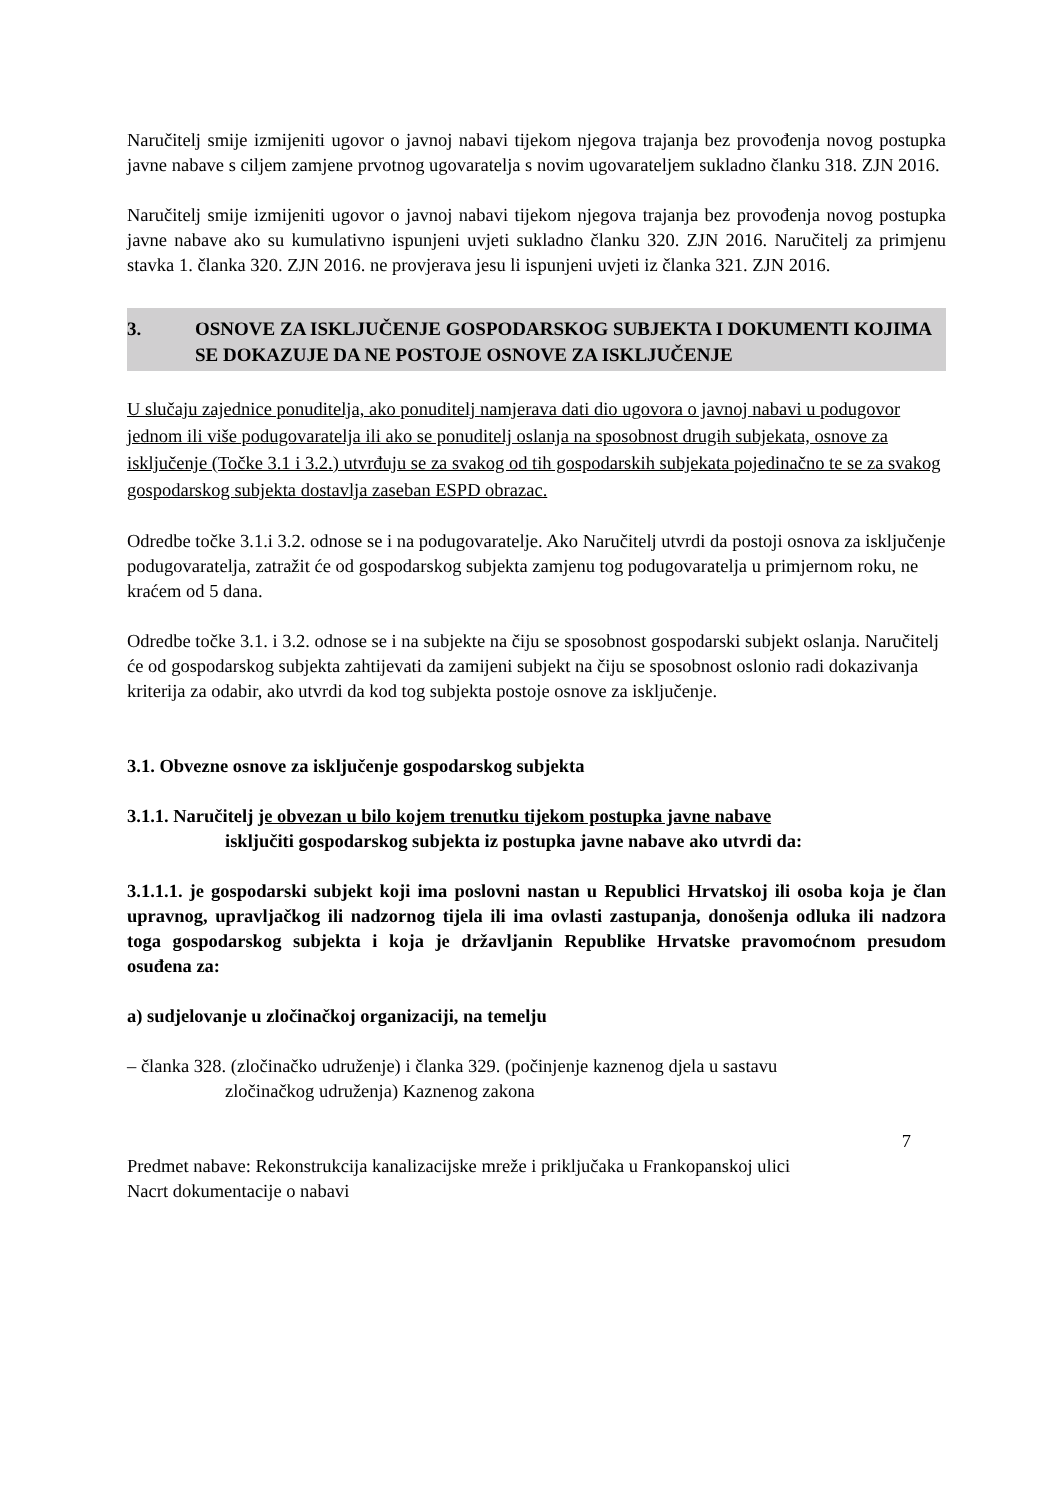Naručitelj smije izmijeniti ugovor o javnoj nabavi tijekom njegova trajanja bez provođenja novog postupka javne nabave s ciljem zamjene prvotnog ugovaratelja s novim ugovarateljem sukladno članku 318. ZJN 2016.
Naručitelj smije izmijeniti ugovor o javnoj nabavi tijekom njegova trajanja bez provođenja novog postupka javne nabave ako su kumulativno ispunjeni uvjeti sukladno članku 320. ZJN 2016. Naručitelj za primjenu stavka 1. članka 320. ZJN 2016. ne provjerava jesu li ispunjeni uvjeti iz članka 321. ZJN 2016.
3. OSNOVE ZA ISKLJUČENJE GOSPODARSKOG SUBJEKTA I DOKUMENTI KOJIMA SE DOKAZUJE DA NE POSTOJE OSNOVE ZA ISKLJUČENJE
U slučaju zajednice ponuditelja, ako ponuditelj namjerava dati dio ugovora o javnoj nabavi u podugovor jednom ili više podugovaratelja ili ako se ponuditelj oslanja na sposobnost drugih subjekata, osnove za isključenje (Točke 3.1 i 3.2.) utvrđuju se za svakog od tih gospodarskih subjekata pojedinačno te se za svakog gospodarskog subjekta dostavlja zaseban ESPD obrazac.
Odredbe točke 3.1.i 3.2. odnose se i na podugovaratelje. Ako Naručitelj utvrdi da postoji osnova za isključenje podugovaratelja, zatražit će od gospodarskog subjekta zamjenu tog podugovaratelja u primjernom roku, ne kraćem od 5 dana.
Odredbe točke 3.1. i 3.2. odnose se i na subjekte na čiju se sposobnost gospodarski subjekt oslanja. Naručitelj će od gospodarskog subjekta zahtijevati da zamijeni subjekt na čiju se sposobnost oslonio radi dokazivanja kriterija za odabir, ako utvrdi da kod tog subjekta postoje osnove za isključenje.
3.1. Obvezne osnove za isključenje gospodarskog subjekta
3.1.1. Naručitelj je obvezan u bilo kojem trenutku tijekom postupka javne nabave
isključiti gospodarskog subjekta iz postupka javne nabave ako utvrdi da:
3.1.1.1. je gospodarski subjekt koji ima poslovni nastan u Republici Hrvatskoj ili osoba koja je član upravnog, upravljačkog ili nadzornog tijela ili ima ovlasti zastupanja, donošenja odluka ili nadzora toga gospodarskog subjekta i koja je državljanin Republike Hrvatske pravomoćnom presudom osuđena za:
a) sudjelovanje u zločinačkoj organizaciji, na temelju
– članka 328. (zločinačko udruženje) i članka 329. (počinjenje kaznenog djela u sastavu
zločinačkog udruženja) Kaznenog zakona
7
Predmet nabave: Rekonstrukcija kanalizacijske mreže i priključaka u Frankopanskoj ulici
Nacrt dokumentacije o nabavi